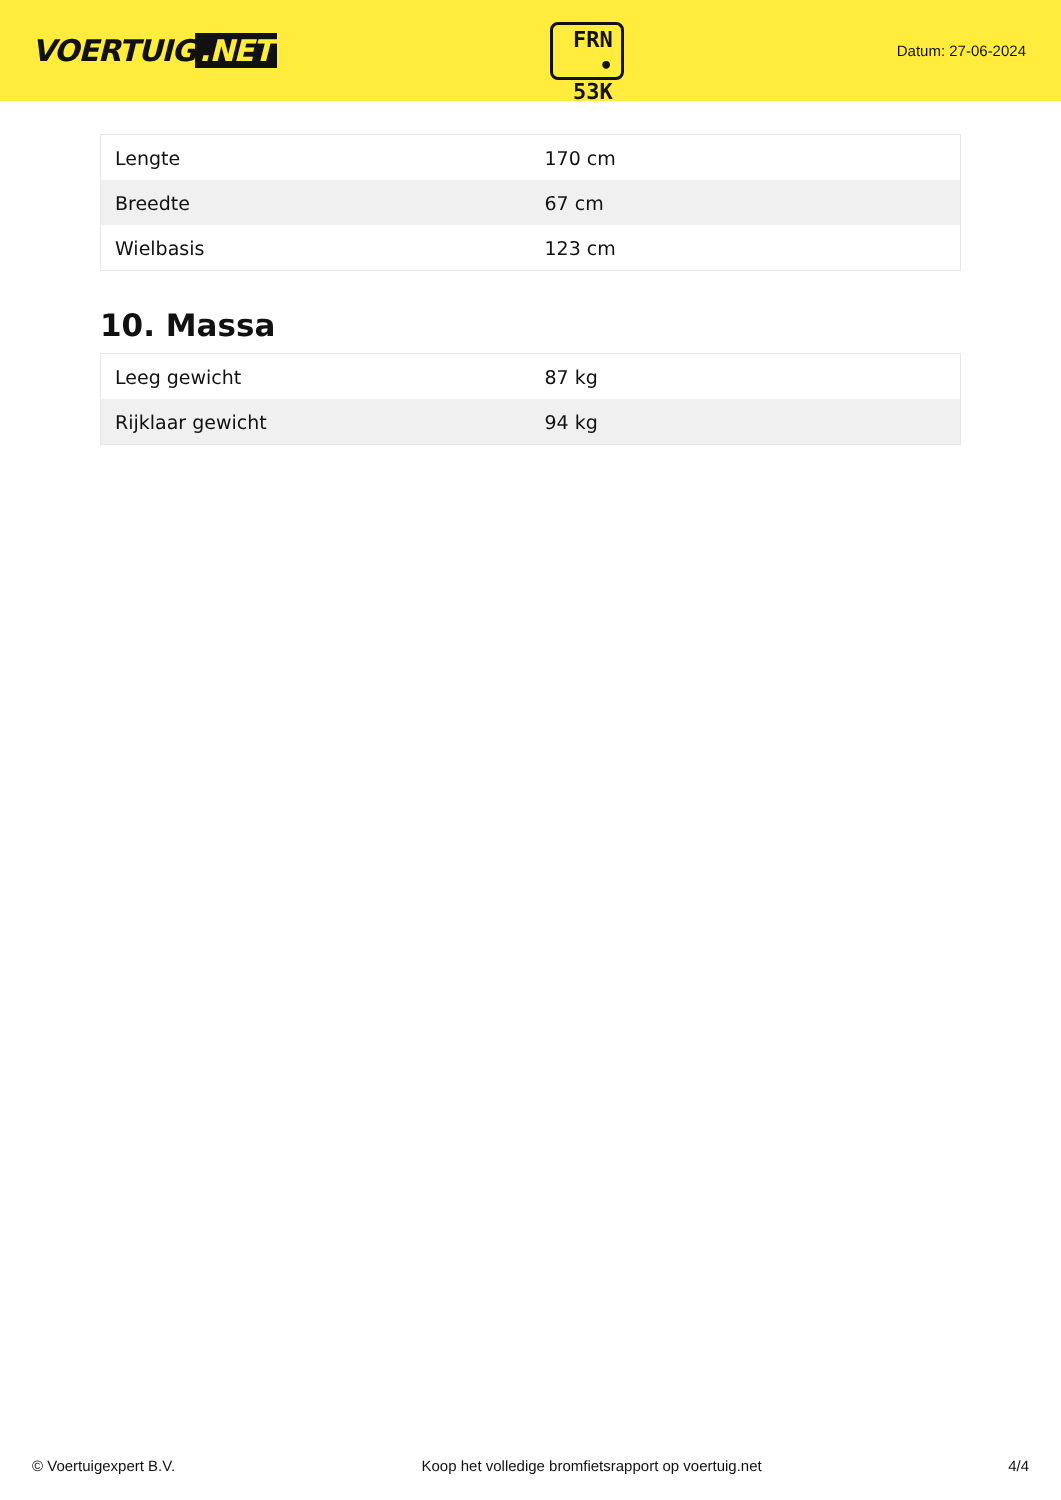VOERTUIG.NET
FRN
• 53K
Datum: 27-06-2024
| Lengte | 170 cm |
| Breedte | 67 cm |
| Wielbasis | 123 cm |
10. Massa
| Leeg gewicht | 87 kg |
| Rijklaar gewicht | 94 kg |
© Voertuigexpert B.V. Koop het volledige bromfietsrapport op voertuig.net 4/4